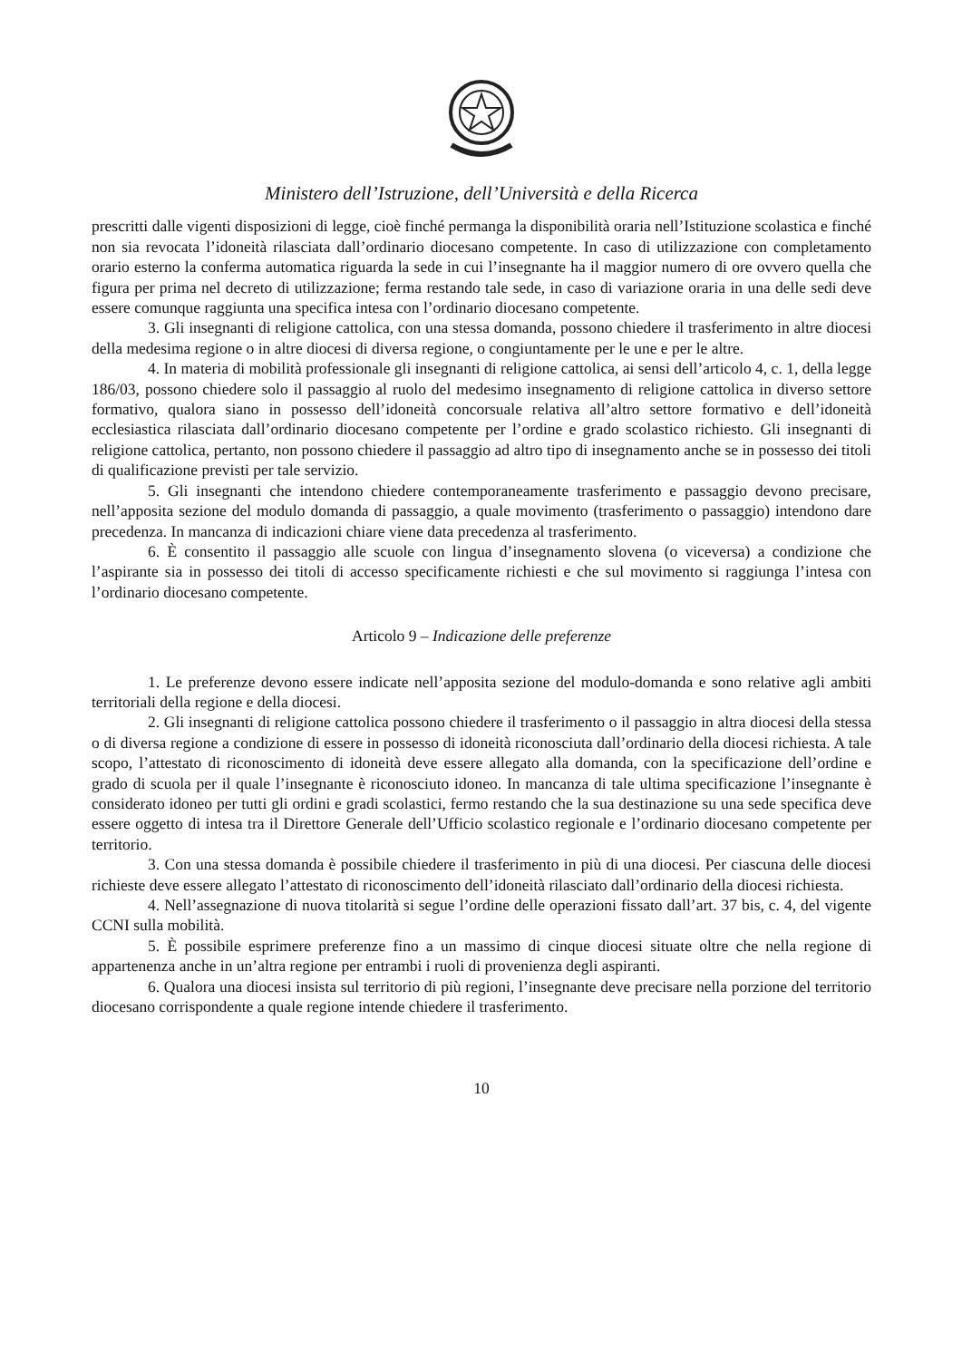Ministero dell’Istruzione, dell’Università e della Ricerca
prescritti dalle vigenti disposizioni di legge, cioè finché permanga la disponibilità oraria nell’Istituzione scolastica e finché non sia revocata l’idoneità rilasciata dall’ordinario diocesano competente. In caso di utilizzazione con completamento orario esterno la conferma automatica riguarda la sede in cui l’insegnante ha il maggior numero di ore ovvero quella che figura per prima nel decreto di utilizzazione; ferma restando tale sede, in caso di variazione oraria in una delle sedi deve essere comunque raggiunta una specifica intesa con l’ordinario diocesano competente.
3. Gli insegnanti di religione cattolica, con una stessa domanda, possono chiedere il trasferimento in altre diocesi della medesima regione o in altre diocesi di diversa regione, o congiuntamente per le une e per le altre.
4. In materia di mobilità professionale gli insegnanti di religione cattolica, ai sensi dell’articolo 4, c. 1, della legge 186/03, possono chiedere solo il passaggio al ruolo del medesimo insegnamento di religione cattolica in diverso settore formativo, qualora siano in possesso dell’idoneità concorsuale relativa all’altro settore formativo e dell’idoneità ecclesiastica rilasciata dall’ordinario diocesano competente per l’ordine e grado scolastico richiesto. Gli insegnanti di religione cattolica, pertanto, non possono chiedere il passaggio ad altro tipo di insegnamento anche se in possesso dei titoli di qualificazione previsti per tale servizio.
5. Gli insegnanti che intendono chiedere contemporaneamente trasferimento e passaggio devono precisare, nell’apposita sezione del modulo domanda di passaggio, a quale movimento (trasferimento o passaggio) intendono dare precedenza. In mancanza di indicazioni chiare viene data precedenza al trasferimento.
6. È consentito il passaggio alle scuole con lingua d’insegnamento slovena (o viceversa) a condizione che l’aspirante sia in possesso dei titoli di accesso specificamente richiesti e che sul movimento si raggiunga l’intesa con l’ordinario diocesano competente.
Articolo 9 – Indicazione delle preferenze
1. Le preferenze devono essere indicate nell’apposita sezione del modulo-domanda e sono relative agli ambiti territoriali della regione e della diocesi.
2. Gli insegnanti di religione cattolica possono chiedere il trasferimento o il passaggio in altra diocesi della stessa o di diversa regione a condizione di essere in possesso di idoneità riconosciuta dall’ordinario della diocesi richiesta. A tale scopo, l’attestato di riconoscimento di idoneità deve essere allegato alla domanda, con la specificazione dell’ordine e grado di scuola per il quale l’insegnante è riconosciuto idoneo. In mancanza di tale ultima specificazione l’insegnante è considerato idoneo per tutti gli ordini e gradi scolastici, fermo restando che la sua destinazione su una sede specifica deve essere oggetto di intesa tra il Direttore Generale dell’Ufficio scolastico regionale e l’ordinario diocesano competente per territorio.
3. Con una stessa domanda è possibile chiedere il trasferimento in più di una diocesi. Per ciascuna delle diocesi richieste deve essere allegato l’attestato di riconoscimento dell’idoneità rilasciato dall’ordinario della diocesi richiesta.
4. Nell’assegnazione di nuova titolarità si segue l’ordine delle operazioni fissato dall’art. 37 bis, c. 4, del vigente CCNI sulla mobilità.
5. È possibile esprimere preferenze fino a un massimo di cinque diocesi situate oltre che nella regione di appartenenza anche in un’altra regione per entrambi i ruoli di provenienza degli aspiranti.
6. Qualora una diocesi insista sul territorio di più regioni, l’insegnante deve precisare nella porzione del territorio diocesano corrispondente a quale regione intende chiedere il trasferimento.
10